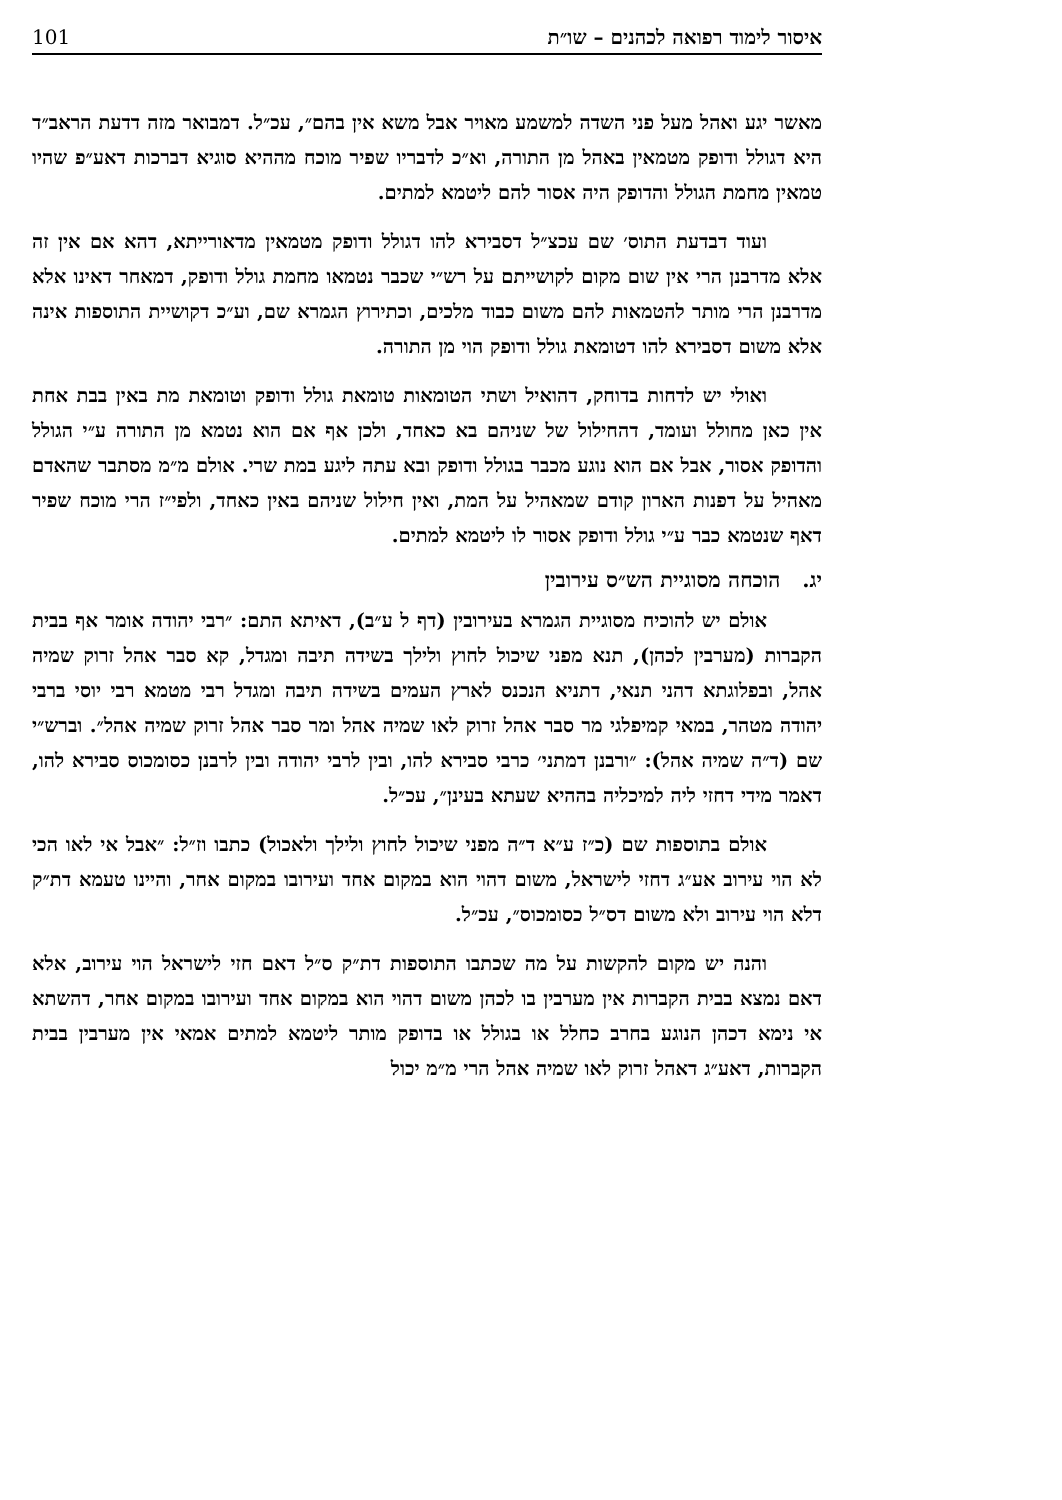איסור לימוד רפואה לכהנים – שו״ת 101
מאשר יגע ואהל מעל פני השדה למשמע מאויר אבל משא אין בהם״, עכ״ל. דמבואר מזה דדעת הראב״ד היא דגולל ודופק מטמאין באהל מן התורה, וא״כ לדבריו שפיר מוכח מההיא סוגיא דברכות דאע״פ שהיו טמאין מחמת הגולל והדופק היה אסור להם ליטמא למתים.
ועוד דבדעת התוס׳ שם עכצ״ל דסבירא להו דגולל ודופק מטמאין מדאורייתא, דהא אם אין זה אלא מדרבנן הרי אין שום מקום לקושייתם על רש״י שכבר נטמאו מחמת גולל ודופק, דמאחר דאינו אלא מדרבנן הרי מותר להטמאות להם משום כבוד מלכים, וכתירוץ הגמרא שם, וע״כ דקושיית התוספות אינה אלא משום דסבירא להו דטומאת גולל ודופק הוי מן התורה.
ואולי יש לדחות בדוחק, דהואיל ושתי הטומאות טומאת גולל ודופק וטומאת מת באין בבת אחת אין כאן מחולל ועומד, דהחילול של שניהם בא כאחד, ולכן אף אם הוא נטמא מן התורה ע״י הגולל והדופק אסור, אבל אם הוא נוגע מכבר בגולל ודופק ובא עתה ליגע במת שרי. אולם מ״מ מסתבר שהאדם מאהיל על דפנות הארון קודם שמאהיל על המת, ואין חילול שניהם באין כאחד, ולפי״ז הרי מוכח שפיר דאף שנטמא כבר ע״י גולל ודופק אסור לו ליטמא למתים.
יג. הוכחה מסוגיית הש״ס עירובין
אולם יש להוכיח מסוגיית הגמרא בעירובין (דף ל ע״ב), דאיתא התם: ״רבי יהודה אומר אף בבית הקברות (מערבין לכהן), תנא מפני שיכול לחוץ ולילך בשידה תיבה ומגדל, קא סבר אהל זרוק שמיה אהל, ובפלוגתא דהני תנאי, דתניא הנכנס לארץ העמים בשידה תיבה ומגדל רבי מטמא רבי יוסי ברבי יהודה מטהר, במאי קמיפלגי מר סבר אהל זרוק לאו שמיה אהל ומר סבר אהל זרוק שמיה אהל״. וברש״י שם (ד״ה שמיה אהל): ״ורבנן דמתני׳ כרבי סבירא להו, ובין לרבי יהודה ובין לרבנן כסומכוס סבירא להו, דאמר מידי דחזי ליה למיכליה בההיא שעתא בעינן״, עכ״ל.
אולם בתוספות שם (כ״ז ע״א ד״ה מפני שיכול לחוץ ולילך ולאכול) כתבו וז״ל: ״אבל אי לאו הכי לא הוי עירוב אע״ג דחזי לישראל, משום דהוי הוא במקום אחד ועירובו במקום אחר, והיינו טעמא דת״ק דלא הוי עירוב ולא משום דס״ל כסומכוס״, עכ״ל.
והנה יש מקום להקשות על מה שכתבו התוספות דת״ק ס״ל דאם חזי לישראל הוי עירוב, אלא דאם נמצא בבית הקברות אין מערבין בו לכהן משום דהוי הוא במקום אחד ועירובו במקום אחר, דהשתא אי נימא דכהן הנוגע בחרב כחלל או בגולל או בדופק מותר ליטמא למתים אמאי אין מערבין בבית הקברות, דאע״ג דאהל זרוק לאו שמיה אהל הרי מ״מ יכול